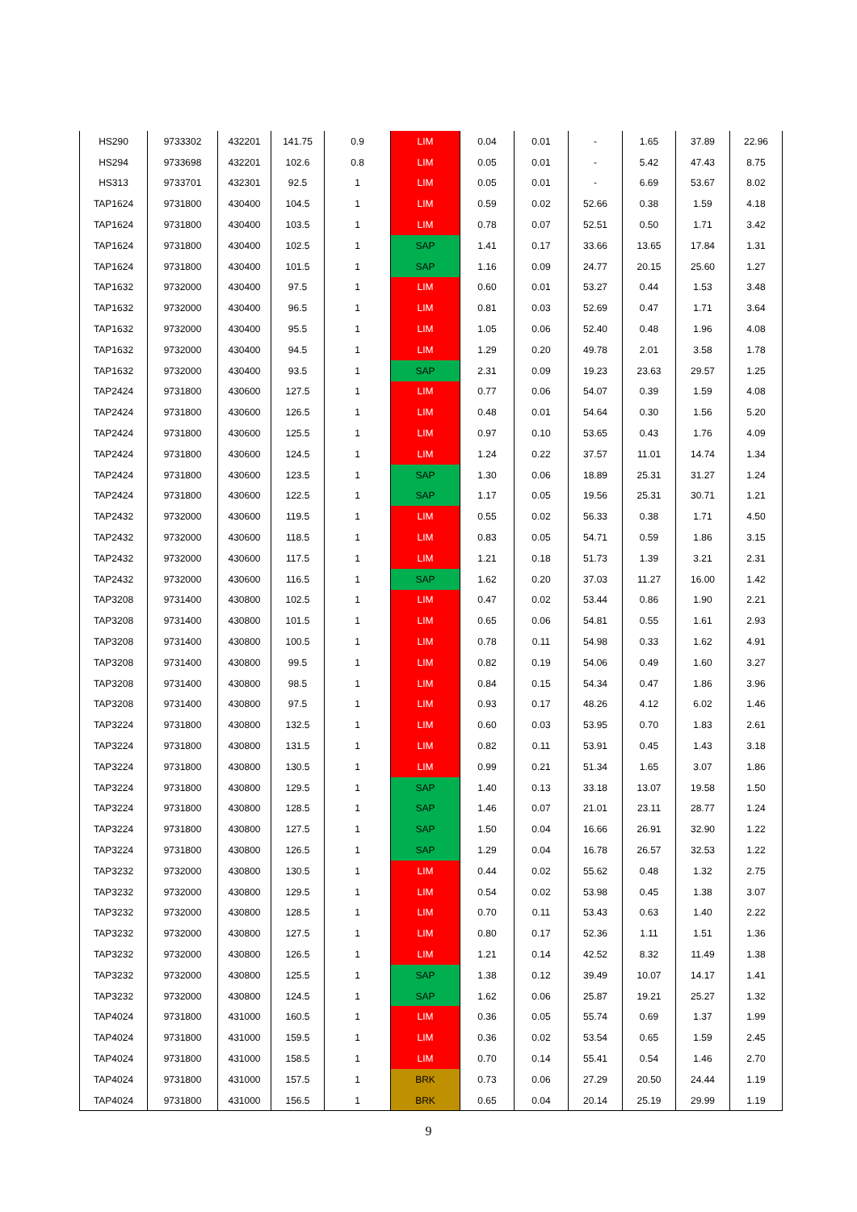| HS290 | 9733302 | 432201 | 141.75 | 0.9 | LIM | 0.04 | 0.01 | - | 1.65 | 37.89 | 22.96 |
| HS294 | 9733698 | 432201 | 102.6 | 0.8 | LIM | 0.05 | 0.01 | - | 5.42 | 47.43 | 8.75 |
| HS313 | 9733701 | 432301 | 92.5 | 1 | LIM | 0.05 | 0.01 | - | 6.69 | 53.67 | 8.02 |
| TAP1624 | 9731800 | 430400 | 104.5 | 1 | LIM | 0.59 | 0.02 | 52.66 | 0.38 | 1.59 | 4.18 |
| TAP1624 | 9731800 | 430400 | 103.5 | 1 | LIM | 0.78 | 0.07 | 52.51 | 0.50 | 1.71 | 3.42 |
| TAP1624 | 9731800 | 430400 | 102.5 | 1 | SAP | 1.41 | 0.17 | 33.66 | 13.65 | 17.84 | 1.31 |
| TAP1624 | 9731800 | 430400 | 101.5 | 1 | SAP | 1.16 | 0.09 | 24.77 | 20.15 | 25.60 | 1.27 |
| TAP1632 | 9732000 | 430400 | 97.5 | 1 | LIM | 0.60 | 0.01 | 53.27 | 0.44 | 1.53 | 3.48 |
| TAP1632 | 9732000 | 430400 | 96.5 | 1 | LIM | 0.81 | 0.03 | 52.69 | 0.47 | 1.71 | 3.64 |
| TAP1632 | 9732000 | 430400 | 95.5 | 1 | LIM | 1.05 | 0.06 | 52.40 | 0.48 | 1.96 | 4.08 |
| TAP1632 | 9732000 | 430400 | 94.5 | 1 | LIM | 1.29 | 0.20 | 49.78 | 2.01 | 3.58 | 1.78 |
| TAP1632 | 9732000 | 430400 | 93.5 | 1 | SAP | 2.31 | 0.09 | 19.23 | 23.63 | 29.57 | 1.25 |
| TAP2424 | 9731800 | 430600 | 127.5 | 1 | LIM | 0.77 | 0.06 | 54.07 | 0.39 | 1.59 | 4.08 |
| TAP2424 | 9731800 | 430600 | 126.5 | 1 | LIM | 0.48 | 0.01 | 54.64 | 0.30 | 1.56 | 5.20 |
| TAP2424 | 9731800 | 430600 | 125.5 | 1 | LIM | 0.97 | 0.10 | 53.65 | 0.43 | 1.76 | 4.09 |
| TAP2424 | 9731800 | 430600 | 124.5 | 1 | LIM | 1.24 | 0.22 | 37.57 | 11.01 | 14.74 | 1.34 |
| TAP2424 | 9731800 | 430600 | 123.5 | 1 | SAP | 1.30 | 0.06 | 18.89 | 25.31 | 31.27 | 1.24 |
| TAP2424 | 9731800 | 430600 | 122.5 | 1 | SAP | 1.17 | 0.05 | 19.56 | 25.31 | 30.71 | 1.21 |
| TAP2432 | 9732000 | 430600 | 119.5 | 1 | LIM | 0.55 | 0.02 | 56.33 | 0.38 | 1.71 | 4.50 |
| TAP2432 | 9732000 | 430600 | 118.5 | 1 | LIM | 0.83 | 0.05 | 54.71 | 0.59 | 1.86 | 3.15 |
| TAP2432 | 9732000 | 430600 | 117.5 | 1 | LIM | 1.21 | 0.18 | 51.73 | 1.39 | 3.21 | 2.31 |
| TAP2432 | 9732000 | 430600 | 116.5 | 1 | SAP | 1.62 | 0.20 | 37.03 | 11.27 | 16.00 | 1.42 |
| TAP3208 | 9731400 | 430800 | 102.5 | 1 | LIM | 0.47 | 0.02 | 53.44 | 0.86 | 1.90 | 2.21 |
| TAP3208 | 9731400 | 430800 | 101.5 | 1 | LIM | 0.65 | 0.06 | 54.81 | 0.55 | 1.61 | 2.93 |
| TAP3208 | 9731400 | 430800 | 100.5 | 1 | LIM | 0.78 | 0.11 | 54.98 | 0.33 | 1.62 | 4.91 |
| TAP3208 | 9731400 | 430800 | 99.5 | 1 | LIM | 0.82 | 0.19 | 54.06 | 0.49 | 1.60 | 3.27 |
| TAP3208 | 9731400 | 430800 | 98.5 | 1 | LIM | 0.84 | 0.15 | 54.34 | 0.47 | 1.86 | 3.96 |
| TAP3208 | 9731400 | 430800 | 97.5 | 1 | LIM | 0.93 | 0.17 | 48.26 | 4.12 | 6.02 | 1.46 |
| TAP3224 | 9731800 | 430800 | 132.5 | 1 | LIM | 0.60 | 0.03 | 53.95 | 0.70 | 1.83 | 2.61 |
| TAP3224 | 9731800 | 430800 | 131.5 | 1 | LIM | 0.82 | 0.11 | 53.91 | 0.45 | 1.43 | 3.18 |
| TAP3224 | 9731800 | 430800 | 130.5 | 1 | LIM | 0.99 | 0.21 | 51.34 | 1.65 | 3.07 | 1.86 |
| TAP3224 | 9731800 | 430800 | 129.5 | 1 | SAP | 1.40 | 0.13 | 33.18 | 13.07 | 19.58 | 1.50 |
| TAP3224 | 9731800 | 430800 | 128.5 | 1 | SAP | 1.46 | 0.07 | 21.01 | 23.11 | 28.77 | 1.24 |
| TAP3224 | 9731800 | 430800 | 127.5 | 1 | SAP | 1.50 | 0.04 | 16.66 | 26.91 | 32.90 | 1.22 |
| TAP3224 | 9731800 | 430800 | 126.5 | 1 | SAP | 1.29 | 0.04 | 16.78 | 26.57 | 32.53 | 1.22 |
| TAP3232 | 9732000 | 430800 | 130.5 | 1 | LIM | 0.44 | 0.02 | 55.62 | 0.48 | 1.32 | 2.75 |
| TAP3232 | 9732000 | 430800 | 129.5 | 1 | LIM | 0.54 | 0.02 | 53.98 | 0.45 | 1.38 | 3.07 |
| TAP3232 | 9732000 | 430800 | 128.5 | 1 | LIM | 0.70 | 0.11 | 53.43 | 0.63 | 1.40 | 2.22 |
| TAP3232 | 9732000 | 430800 | 127.5 | 1 | LIM | 0.80 | 0.17 | 52.36 | 1.11 | 1.51 | 1.36 |
| TAP3232 | 9732000 | 430800 | 126.5 | 1 | LIM | 1.21 | 0.14 | 42.52 | 8.32 | 11.49 | 1.38 |
| TAP3232 | 9732000 | 430800 | 125.5 | 1 | SAP | 1.38 | 0.12 | 39.49 | 10.07 | 14.17 | 1.41 |
| TAP3232 | 9732000 | 430800 | 124.5 | 1 | SAP | 1.62 | 0.06 | 25.87 | 19.21 | 25.27 | 1.32 |
| TAP4024 | 9731800 | 431000 | 160.5 | 1 | LIM | 0.36 | 0.05 | 55.74 | 0.69 | 1.37 | 1.99 |
| TAP4024 | 9731800 | 431000 | 159.5 | 1 | LIM | 0.36 | 0.02 | 53.54 | 0.65 | 1.59 | 2.45 |
| TAP4024 | 9731800 | 431000 | 158.5 | 1 | LIM | 0.70 | 0.14 | 55.41 | 0.54 | 1.46 | 2.70 |
| TAP4024 | 9731800 | 431000 | 157.5 | 1 | BRK | 0.73 | 0.06 | 27.29 | 20.50 | 24.44 | 1.19 |
| TAP4024 | 9731800 | 431000 | 156.5 | 1 | BRK | 0.65 | 0.04 | 20.14 | 25.19 | 29.99 | 1.19 |
9